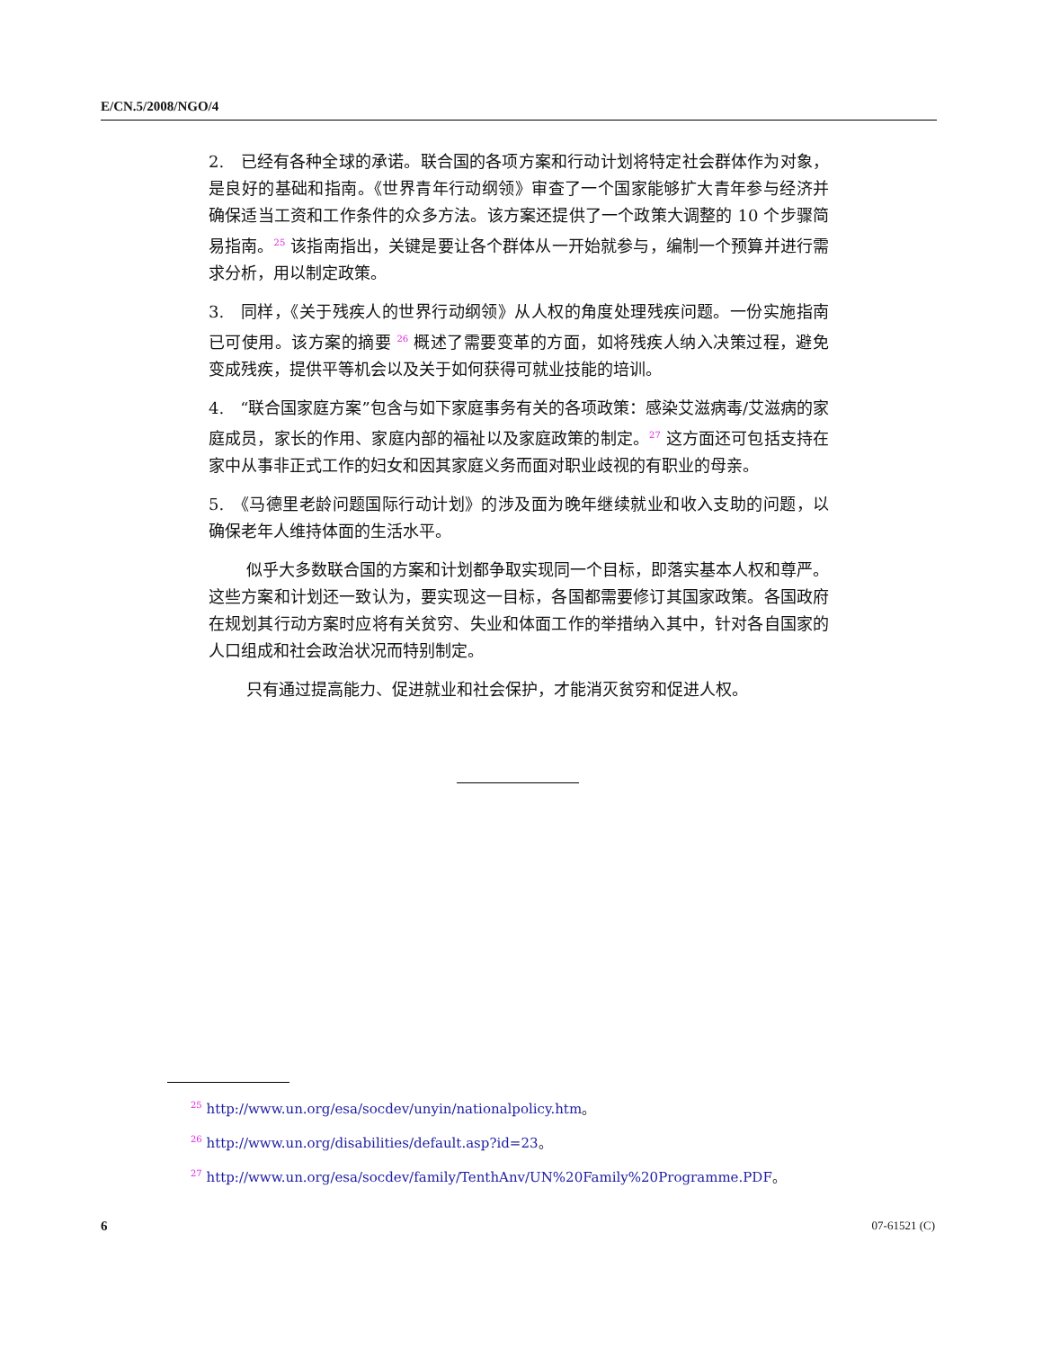E/CN.5/2008/NGO/4
2.　已经有各种全球的承诺。联合国的各项方案和行动计划将特定社会群体作为对象，是良好的基础和指南。《世界青年行动纲领》审查了一个国家能够扩大青年参与经济并确保适当工资和工作条件的众多方法。该方案还提供了一个政策大调整的 10 个步骤简易指南。<sup>25</sup> 该指南指出，关键是要让各个群体从一开始就参与，编制一个预算并进行需求分析，用以制定政策。
3.　同样，《关于残疾人的世界行动纲领》从人权的角度处理残疾问题。一份实施指南已可使用。该方案的摘要 <sup>26</sup> 概述了需要变革的方面，如将残疾人纳入决策过程，避免变成残疾，提供平等机会以及关于如何获得可就业技能的培训。
4.　“联合国家庭方案”包含与如下家庭事务有关的各项政策：感染艾滋病毒/艾滋病的家庭成员，家长的作用、家庭内部的福祉以及家庭政策的制定。<sup>27</sup> 这方面还可包括支持在家中从事非正式工作的妇女和因其家庭义务而面对职业歧视的有职业的母亲。
5.　《马德里老龄问题国际行动计划》的涉及面为晚年继续就业和收入支助的问题，以确保老年人维持体面的生活水平。
似乎大多数联合国的方案和计划都争取实现同一个目标，即落实基本人权和尊严。这些方案和计划还一致认为，要实现这一目标，各国都需要修订其国家政策。各国政府在规划其行动方案时应将有关贫穷、失业和体面工作的举措纳入其中，针对各自国家的人口组成和社会政治状况而特别制定。
只有通过提高能力、促进就业和社会保护，才能消灭贫穷和促进人权。
<sup>25</sup> http://www.un.org/esa/socdev/unyin/nationalpolicy.htm。
<sup>26</sup> http://www.un.org/disabilities/default.asp?id=23。
<sup>27</sup> http://www.un.org/esa/socdev/family/TenthAnv/UN%20Family%20Programme.PDF。
6 07-61521 (C)